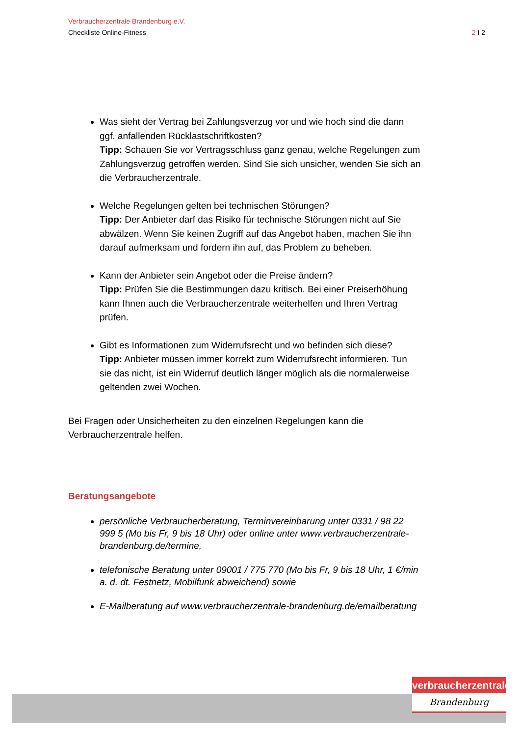Verbraucherzentrale Brandenburg e.V.
Checkliste Online-Fitness 2 I 2
Was sieht der Vertrag bei Zahlungsverzug vor und wie hoch sind die dann ggf. anfallenden Rücklastschriftkosten?
Tipp: Schauen Sie vor Vertragsschluss ganz genau, welche Regelungen zum Zahlungsverzug getroffen werden. Sind Sie sich unsicher, wenden Sie sich an die Verbraucherzentrale.
Welche Regelungen gelten bei technischen Störungen?
Tipp: Der Anbieter darf das Risiko für technische Störungen nicht auf Sie abwälzen. Wenn Sie keinen Zugriff auf das Angebot haben, machen Sie ihn darauf aufmerksam und fordern ihn auf, das Problem zu beheben.
Kann der Anbieter sein Angebot oder die Preise ändern?
Tipp: Prüfen Sie die Bestimmungen dazu kritisch. Bei einer Preiserhöhung kann Ihnen auch die Verbraucherzentrale weiterhelfen und Ihren Vertrag prüfen.
Gibt es Informationen zum Widerrufsrecht und wo befinden sich diese?
Tipp: Anbieter müssen immer korrekt zum Widerrufsrecht informieren. Tun sie das nicht, ist ein Widerruf deutlich länger möglich als die normalerweise geltenden zwei Wochen.
Bei Fragen oder Unsicherheiten zu den einzelnen Regelungen kann die Verbraucherzentrale helfen.
Beratungsangebote
persönliche Verbraucherberatung, Terminvereinbarung unter 0331 / 98 22 999 5 (Mo bis Fr, 9 bis 18 Uhr) oder online unter www.verbraucherzentrale-brandenburg.de/termine,
telefonische Beratung unter 09001 / 775 770 (Mo bis Fr, 9 bis 18 Uhr, 1 €/min a. d. dt. Festnetz, Mobilfunk abweichend) sowie
E-Mailberatung auf www.verbraucherzentrale-brandenburg.de/emailberatung
verbraucherzentrale
Brandenburg